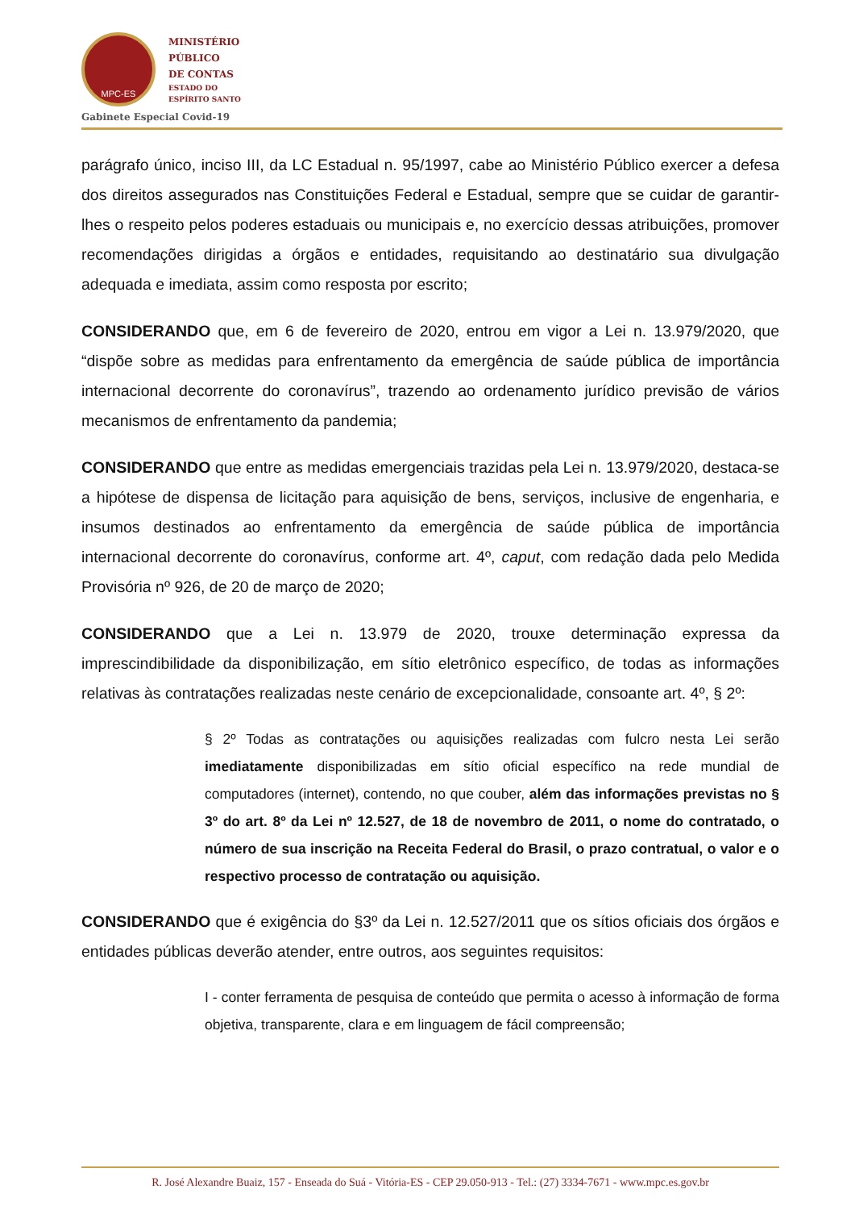MPC-ES
MINISTÉRIO
PÚBLICO
DE CONTAS
ESTADO DO
ESPÍRITO SANTO
Gabinete Especial Covid-19
parágrafo único, inciso III, da LC Estadual n. 95/1997, cabe ao Ministério Público exercer a defesa dos direitos assegurados nas Constituições Federal e Estadual, sempre que se cuidar de garantir-lhes o respeito pelos poderes estaduais ou municipais e, no exercício dessas atribuições, promover recomendações dirigidas a órgãos e entidades, requisitando ao destinatário sua divulgação adequada e imediata, assim como resposta por escrito;
CONSIDERANDO que, em 6 de fevereiro de 2020, entrou em vigor a Lei n. 13.979/2020, que “dispõe sobre as medidas para enfrentamento da emergência de saúde pública de importância internacional decorrente do coronavírus”, trazendo ao ordenamento jurídico previsão de vários mecanismos de enfrentamento da pandemia;
CONSIDERANDO que entre as medidas emergenciais trazidas pela Lei n. 13.979/2020, destaca-se a hipótese de dispensa de licitação para aquisição de bens, serviços, inclusive de engenharia, e insumos destinados ao enfrentamento da emergência de saúde pública de importância internacional decorrente do coronavírus, conforme art. 4º, caput, com redação dada pelo Medida Provisória nº 926, de 20 de março de 2020;
CONSIDERANDO que a Lei n. 13.979 de 2020, trouxe determinação expressa da imprescindibilidade da disponibilização, em sítio eletrônico específico, de todas as informações relativas às contratações realizadas neste cenário de excepcionalidade, consoante art. 4º, § 2º:
§ 2º Todas as contratações ou aquisições realizadas com fulcro nesta Lei serão imediatamente disponibilizadas em sítio oficial específico na rede mundial de computadores (internet), contendo, no que couber, além das informações previstas no § 3º do art. 8º da Lei nº 12.527, de 18 de novembro de 2011, o nome do contratado, o número de sua inscrição na Receita Federal do Brasil, o prazo contratual, o valor e o respectivo processo de contratação ou aquisição.
CONSIDERANDO que é exigência do §3º da Lei n. 12.527/2011 que os sítios oficiais dos órgãos e entidades públicas deverão atender, entre outros, aos seguintes requisitos:
I - conter ferramenta de pesquisa de conteúdo que permita o acesso à informação de forma objetiva, transparente, clara e em linguagem de fácil compreensão;
R. José Alexandre Buaiz, 157 - Enseada do Suá - Vitória-ES - CEP 29.050-913 - Tel.: (27) 3334-7671 - www.mpc.es.gov.br